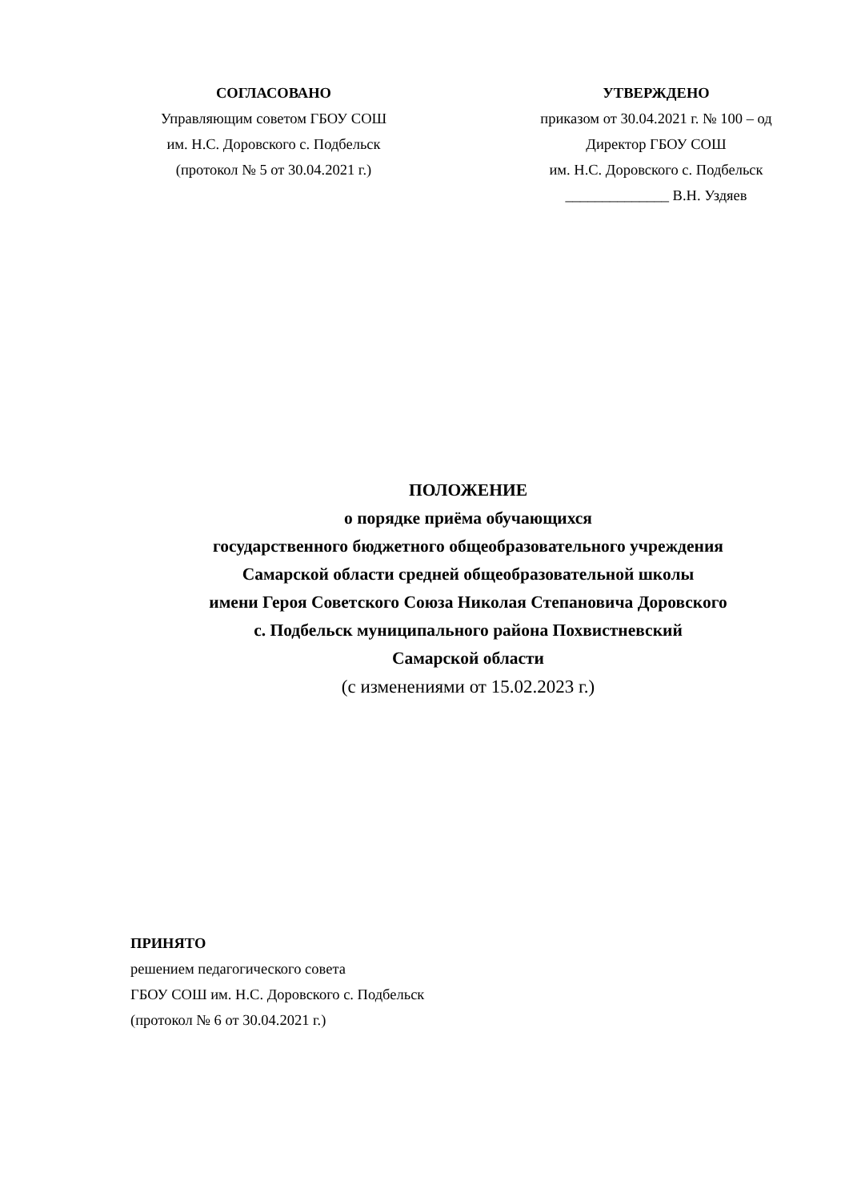СОГЛАСОВАНО
Управляющим советом ГБОУ СОШ
им. Н.С. Доровского с. Подбельск
(протокол № 5 от 30.04.2021 г.)
УТВЕРЖДЕНО
приказом от 30.04.2021 г. № 100 – од
Директор ГБОУ СОШ
им. Н.С. Доровского с. Подбельск
______________ В.Н. Уздяев
ПОЛОЖЕНИЕ
о порядке приёма обучающихся
государственного бюджетного общеобразовательного учреждения
Самарской области средней общеобразовательной школы
имени Героя Советского Союза Николая Степановича Доровского
с. Подбельск муниципального района Похвистневский
Самарской области
(с изменениями от 15.02.2023 г.)
ПРИНЯТО
решением педагогического совета
ГБОУ СОШ им. Н.С. Доровского с. Подбельск
(протокол № 6 от 30.04.2021 г.)